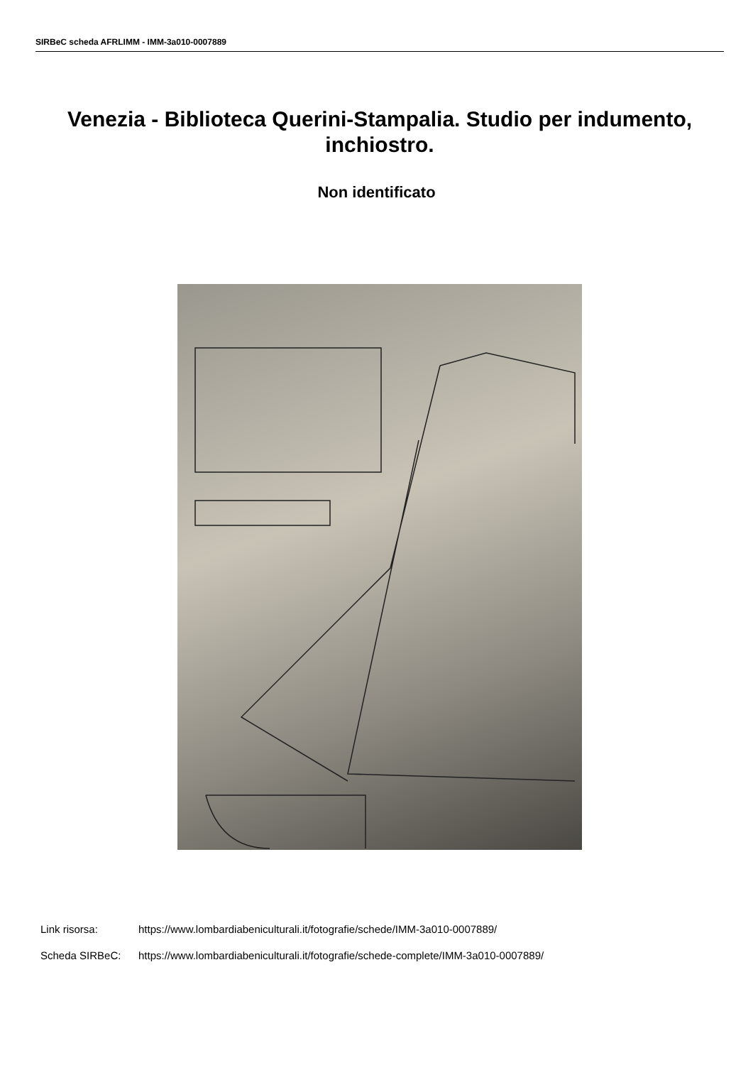SIRBeC scheda AFRLIMM - IMM-3a010-0007889
Venezia - Biblioteca Querini-Stampalia. Studio per indumento, inchiostro.
Non identificato
Link risorsa: https://www.lombardiabeniculturali.it/fotografie/schede/IMM-3a010-0007889/
Scheda SIRBeC: https://www.lombardiabeniculturali.it/fotografie/schede-complete/IMM-3a010-0007889/